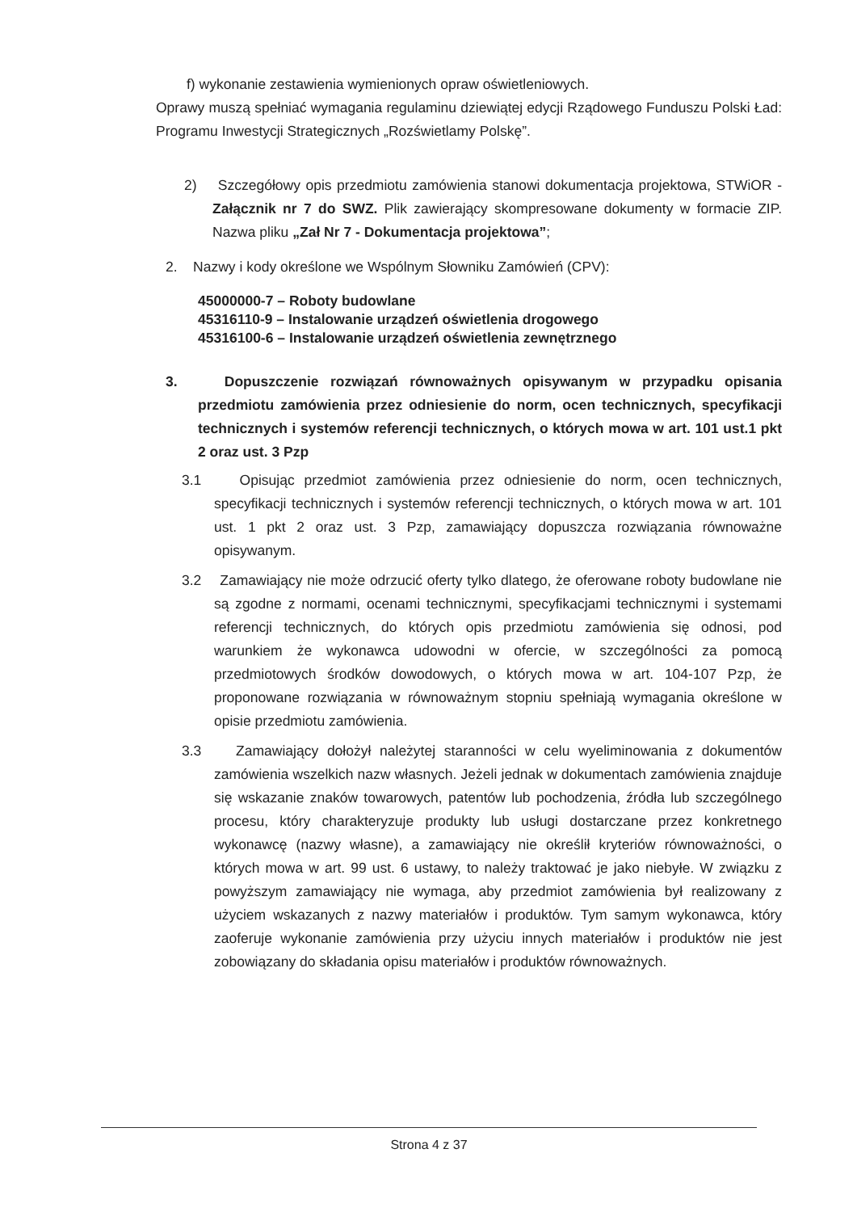f) wykonanie zestawienia wymienionych opraw oświetleniowych.
Oprawy muszą spełniać wymagania regulaminu dziewiątej edycji Rządowego Funduszu Polski Ład: Programu Inwestycji Strategicznych „Rozświetlamy Polskę”.
2) Szczegółowy opis przedmiotu zamówienia stanowi dokumentacja projektowa, STWiOR - Załącznik nr 7 do SWZ. Plik zawierający skompresowane dokumenty w formacie ZIP. Nazwa pliku „Zał Nr 7 - Dokumentacja projektowa”;
2. Nazwy i kody określone we Wspólnym Słowniku Zamówień (CPV):
45000000-7 – Roboty budowlane
45316110-9 – Instalowanie urządzeń oświetlenia drogowego
45316100-6 – Instalowanie urządzeń oświetlenia zewnętrznego
3. Dopuszczenie rozwiązań równoważnych opisywanym w przypadku opisania przedmiotu zamówienia przez odniesienie do norm, ocen technicznych, specyfikacji technicznych i systemów referencji technicznych, o których mowa w art. 101 ust.1 pkt 2 oraz ust. 3 Pzp
3.1 Opisując przedmiot zamówienia przez odniesienie do norm, ocen technicznych, specyfikacji technicznych i systemów referencji technicznych, o których mowa w art. 101 ust. 1 pkt 2 oraz ust. 3 Pzp, zamawiający dopuszcza rozwiązania równoważne opisywanym.
3.2 Zamawiający nie może odrzucić oferty tylko dlatego, że oferowane roboty budowlane nie są zgodne z normami, ocenami technicznymi, specyfikacjami technicznymi i systemami referencji technicznych, do których opis przedmiotu zamówienia się odnosi, pod warunkiem że wykonawca udowodni w ofercie, w szczególności za pomocą przedmiotowych środków dowodowych, o których mowa w art. 104-107 Pzp, że proponowane rozwiązania w równoważnym stopniu spełniają wymagania określone w opisie przedmiotu zamówienia.
3.3 Zamawiający dołożył należytej staranności w celu wyeliminowania z dokumentów zamówienia wszelkich nazw własnych. Jeżeli jednak w dokumentach zamówienia znajduje się wskazanie znaków towarowych, patentów lub pochodzenia, źródła lub szczególnego procesu, który charakteryzuje produkty lub usługi dostarczane przez konkretnego wykonawcę (nazwy własne), a zamawiający nie określił kryteriów równoważności, o których mowa w art. 99 ust. 6 ustawy, to należy traktować je jako niebyłe. W związku z powyższym zamawiający nie wymaga, aby przedmiot zamówienia był realizowany z użyciem wskazanych z nazwy materiałów i produktów. Tym samym wykonawca, który zaoferuje wykonanie zamówienia przy użyciu innych materiałów i produktów nie jest zobowiązany do składania opisu materiałów i produktów równoważnych.
Strona 4 z 37